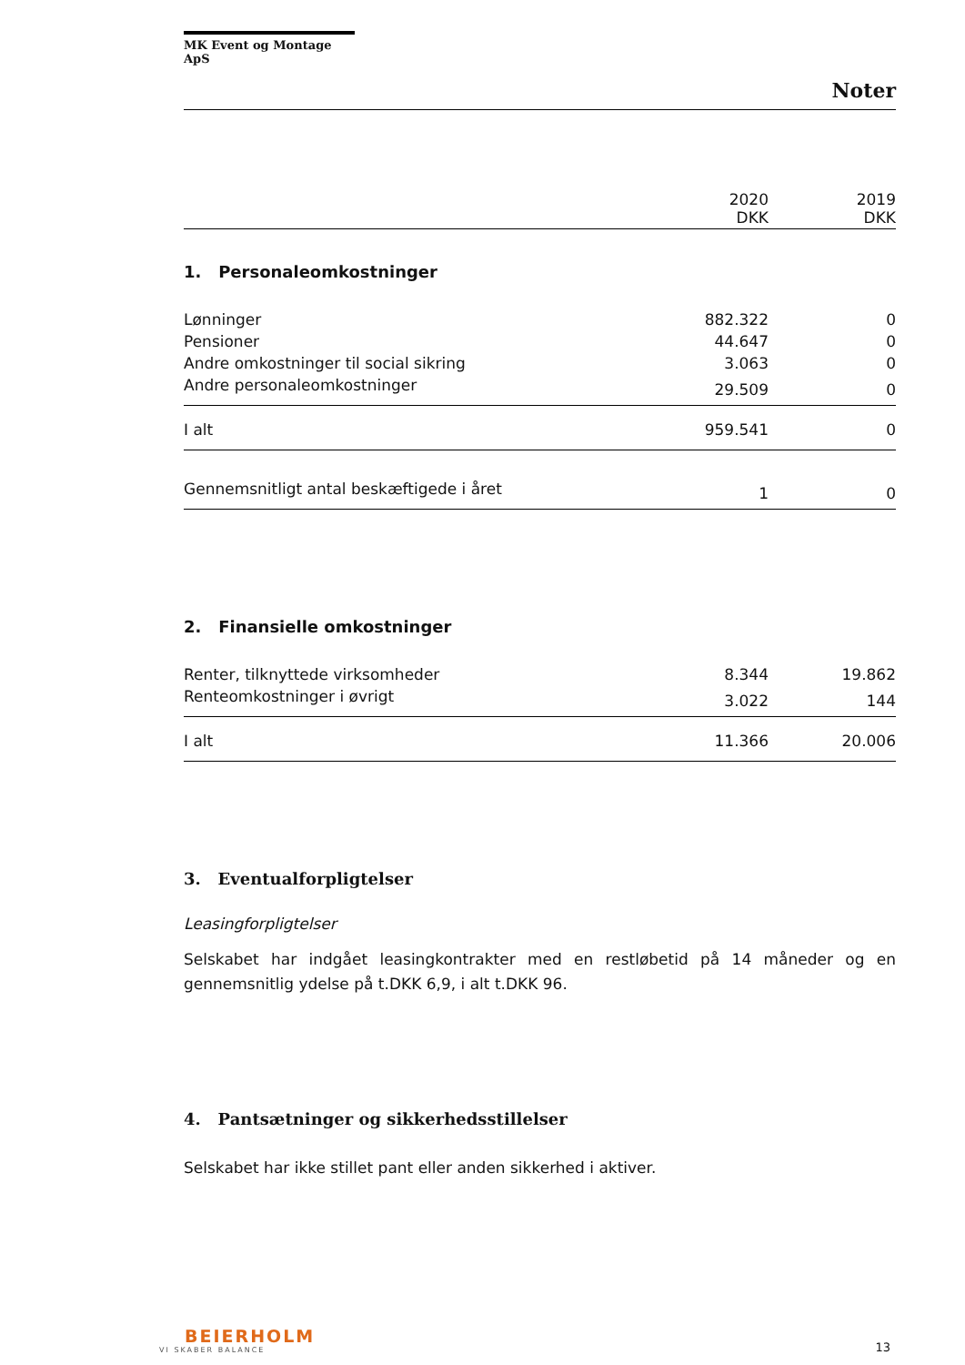MK Event og Montage ApS
Noter
| | 2020 DKK | 2019 DKK |
| --- | --- | --- |
| 1. Personaleomkostninger | | |
| Lønninger | 882.322 | 0 |
| Pensioner | 44.647 | 0 |
| Andre omkostninger til social sikring | 3.063 | 0 |
| Andre personaleomkostninger | 29.509 | 0 |
| I alt | 959.541 | 0 |
| Gennemsnitligt antal beskæftigede i året | 1 | 0 |
| 2. Finansielle omkostninger | | |
| Renter, tilknyttede virksomheder | 8.344 | 19.862 |
| Renteomkostninger i øvrigt | 3.022 | 144 |
| I alt | 11.366 | 20.006 |
3. Eventualforpligtelser
Leasingforpligtelser
Selskabet har indgået leasingkontrakter med en restløbetid på 14 måneder og en gennemsnitlig ydelse på t.DKK 6,9, i alt t.DKK 96.
4. Pantsætninger og sikkerhedsstillelser
Selskabet har ikke stillet pant eller anden sikkerhed i aktiver.
BEIERHOLM
VI SKABER BALANCE
13